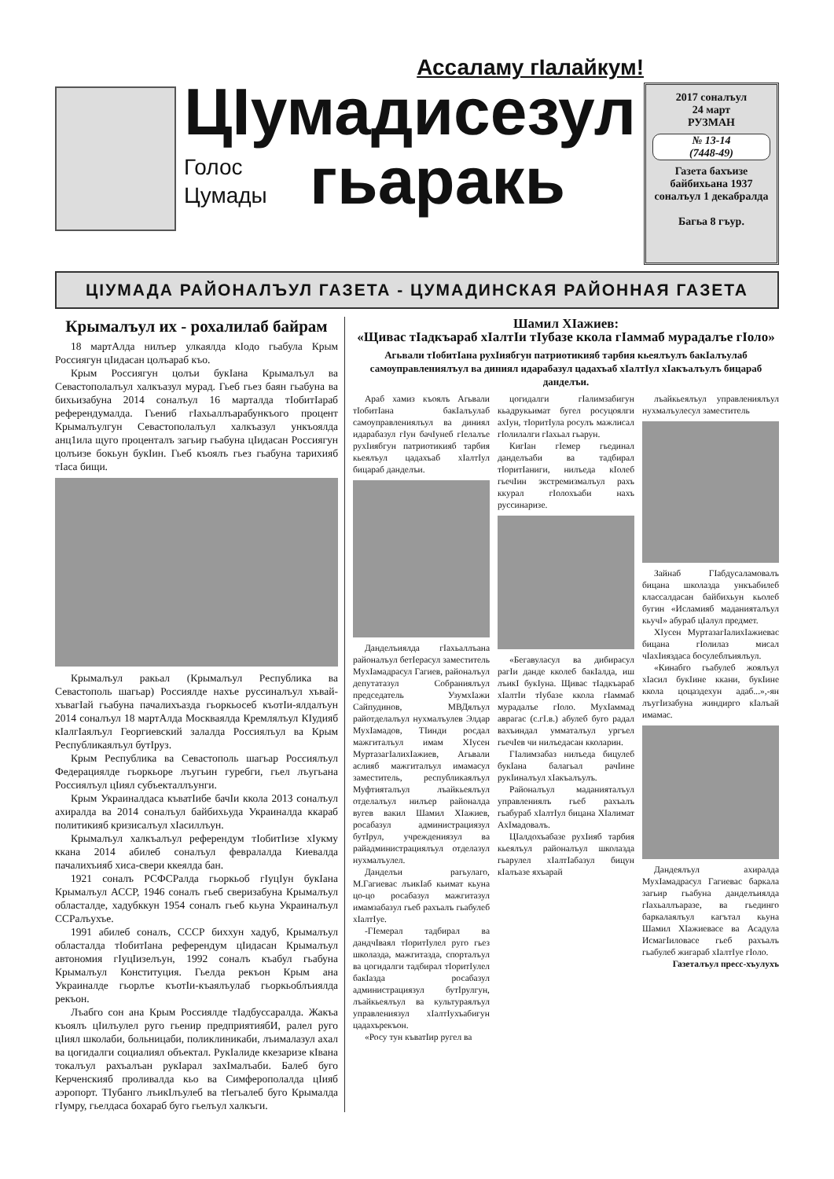Ассаламу гIалайкум!
ЦIумадисезул
Голос
Цумады
гьаракь
2017 соналъул
24 март
РУЗМАН
№ 13-14
(7448-49)
Газета бахъизе байбихьана 1937 соналъул 1 декабралда
Багьа 8 гъур.
ЦIУМАДА РАЙОНАЛЪУЛ ГАЗЕТА - ЦУМАДИНСКАЯ РАЙОННАЯ ГАЗЕТА
Крымалъул их - рохалилаб байрам
18 мартАлда нилъер улкаялда кIодо гьабула Крым Россиягун цIидасан цолъараб къо.
Крым Россиягун цолъи букIана Крымалъул ва Севастополалъул халкъазул мурад. Гьеб гьез баян гьабуна ва бихьизабуна 2014 соналъул 16 марталда тIобитIараб референдумалда. Гьениб гIахьаллъарабункъого процент Крымалъулгун Севастополалъул халкъазул ункъоялда анц1ила щуго проценталъ загьир гьабуна цIидасан Россиягун цолъизе бокьун букIин. Гьеб къоялъ гьез гьабуна тарихияб тIаса бищи.
Крымалъул ракьал (Крымалъул Республика ва Севастополь шагьар) Россиялде нахъе руссиналъул хъвай-хъвагIай гьабуна пачалихъазда гьоркьосеб къотIи-ялдалъун 2014 соналъул 18 мартАлда Москваялда Кремлялъул КIудияб кIалгIаялъул Георгиевский залалда Россиялъул ва Крым Республикаялъул бутIруз.
Крым Республика ва Севастополь шагьар Россиялъул Федерациялде гьоркьоре лъугьин гуребги, гьел лъугьана Россиялъул цIиял субъекталлъунги.
Крым Украиналдаса къватIибе бачIи ккола 2013 соналъул ахиралда ва 2014 соналъул байбихьуда Украиналда ккараб политикияб кризисалъул хIасиллъун.
Крымалъул халкъалъул референдум тIобитIизе хIукму ккана 2014 абилеб соналъул февралалда Киевалда пачалихъияб хиса-свери ккеялда бан.
1921 соналъ РСФСРалда гьоркьоб гIуцIун букIана Крымалъул АССР, 1946 соналъ гьеб сверизабуна Крымалъул областалде, хадубккун 1954 соналъ гьеб кьуна Украиналъул ССРалъухъе.
1991 абилеб соналъ, СССР биххун хадуб, Крымалъул областалда тIобитIана референдум цIидасан Крымалъул автономия гIуцIизелъун, 1992 соналъ къабул гьабуна Крымалъул Конституция. Гьелда рекъон Крым ана Украиналде гьорлъе къотIи-къаялъулаб гьоркьоблъиялда рекъон.
Лъабго сон ана Крым Россиялде тIадбуссаралда. Жакъа къоялъ цIилъулел руго гьенир предприятиябИ, ралел руго цIиял школаби, больницаби, поликлиникаби, лъималазул ахал ва цогидалги социалиял объектал. РукIалиде ккезаризе кIвана токалъул рахъалъан рукIарал захIмалъаби. Балеб буго Керченскияб проливалда кьо ва Симферополалда цIияб аэропорт. ТIубанго лъикIлъулеб ва тIегьалеб буго Крымалда гIумру, гьелдаса бохараб буго гьелъул халкъги.
Шамил ХIажиев:
«Щивас тIадкъараб хIалтIи тIубазе ккола гIаммаб мурадалъе гIоло»
Агьвали тIобитIана рухIиябгун патриотикияб тарбия кьеялъулъ бакIалъулаб самоуправлениялъул ва диниял идарабазул цадахъаб хIалтIул хIакъалъулъ бицараб данделъи.
Араб хамиз къоялъ Агьвали тIобитIана бакIалъулаб самоуправлениялъул ва диниял идарабазул гIун бачIунеб гIелалъе рухIиябгун патриотикияб тарбия кьеялъул цадахъаб хIалтIул бицараб данделъи.
Данделъиялда гIахьаллъана районалъул бетIерасул заместитель МухIамадрасул Гагиев, районалъул депутатазул Собраниялъул председатель УзумхIажи Сайпудинов, МВДялъул райотделалъул нухмалъулев Элдар МухIамадов, ТIинди росдал мажгиталъул имам ХIусен МуртазагIалихIажиев, Агьвали аслияб мажгиталъул имамасул заместитель, республикаялъул Муфтияталъул лъайкьеялъул отделалъул нилъер районалда вугев вакил Шамил ХIажиев, росабазул администрациязул бутIрул, учреждениязул ва райадминистрациялъул отделазул нухмалъулел.
Данделъи рагьулаго, М.Гагиевас лъикIаб кьимат кьуна цо-цо росабазул мажгитазул имамзабазул гьеб рахъалъ гьабулеб хIалтIуе.
-ГIемерал тадбирал ва дандчIваял тIоритIулел руго гьез школазда, мажгитазда, спорталъул ва цогидалги тадбирал тIоритIулел бакIазда росабазул администрациязул бутIрулгун, лъайкьеялъул ва культураялъул управлениязул хIалтIухъабигун цадахърекъон.
«Росу тун къватIир ругел ва
цогидалги гIалимзабигун кьадрукьимат бугел росуцоялги ахIун, тIоритIула росулъ мажлисал гIолилалги гIахьал гьарун.
КигIан гIемер гьединал данделъаби ва тадбирал тIоритIаниги, нилъеда кIолеб гьечIин экстремизмалъул рахъ ккурал гIолохъаби нахъ руссинаризе.
«Бегавуласул ва дибирасул рагIи данде кколеб бакIалда, иш лъикI букIуна. Щивас тIадкъараб хIалтIи тIубазе ккола гIаммаб мурадалъе гIоло. МухIаммад аврагас (с.гI.в.) абулеб буго радал вахъиндал умматалъул ургъел гьечIев чи нилъедасан кколарин.
ГIалимзабаз нилъеда бицулеб букIана балагьал рачIине рукIиналъул хIакъалъулъ.
Районалъул маданияталъул управлениялъ гьеб рахъалъ гьабураб хIалтIул бицана ХIалимат АхIмадовалъ.
ЦIалдохъабазе рухIияб тарбия кьеялъул районалъул школазда гьарулел хIалтIабазул бицун кIалъазе яхъарай
лъайкьеялъул управлениялъул нухмалъулесул заместитель
Зайнаб ГIабдусаламовалъ бицана школазда ункъабилеб классалдасан байбихьун кьолеб бугин «Исламияб маданияталъул кьучI» абураб цIалул предмет.
ХIусен МуртазагIалихIажиевас бицана гIолилаз мисал чIахIияздаса босулеблъиялъул.
«Кинабго гьабулеб жоялъул хIасил букIине ккани, букIине ккола цоцаздехун адаб...»,-ян лъугIизабуна жиндирго кIалъай имамас.
Дандеялъул ахиралда МухIамадрасул Гагиевас баркала загьир гьабуна данделъиялда гIахьаллъаразе, ва гьединго баркалаялъул кагътал кьуна Шамил ХIажиевасе ва Асадула ИсмагIиловасе гьеб рахъалъ гьабулеб жигараб хIалтIуе гIоло.
Газеталъул пресс-хъулухъ